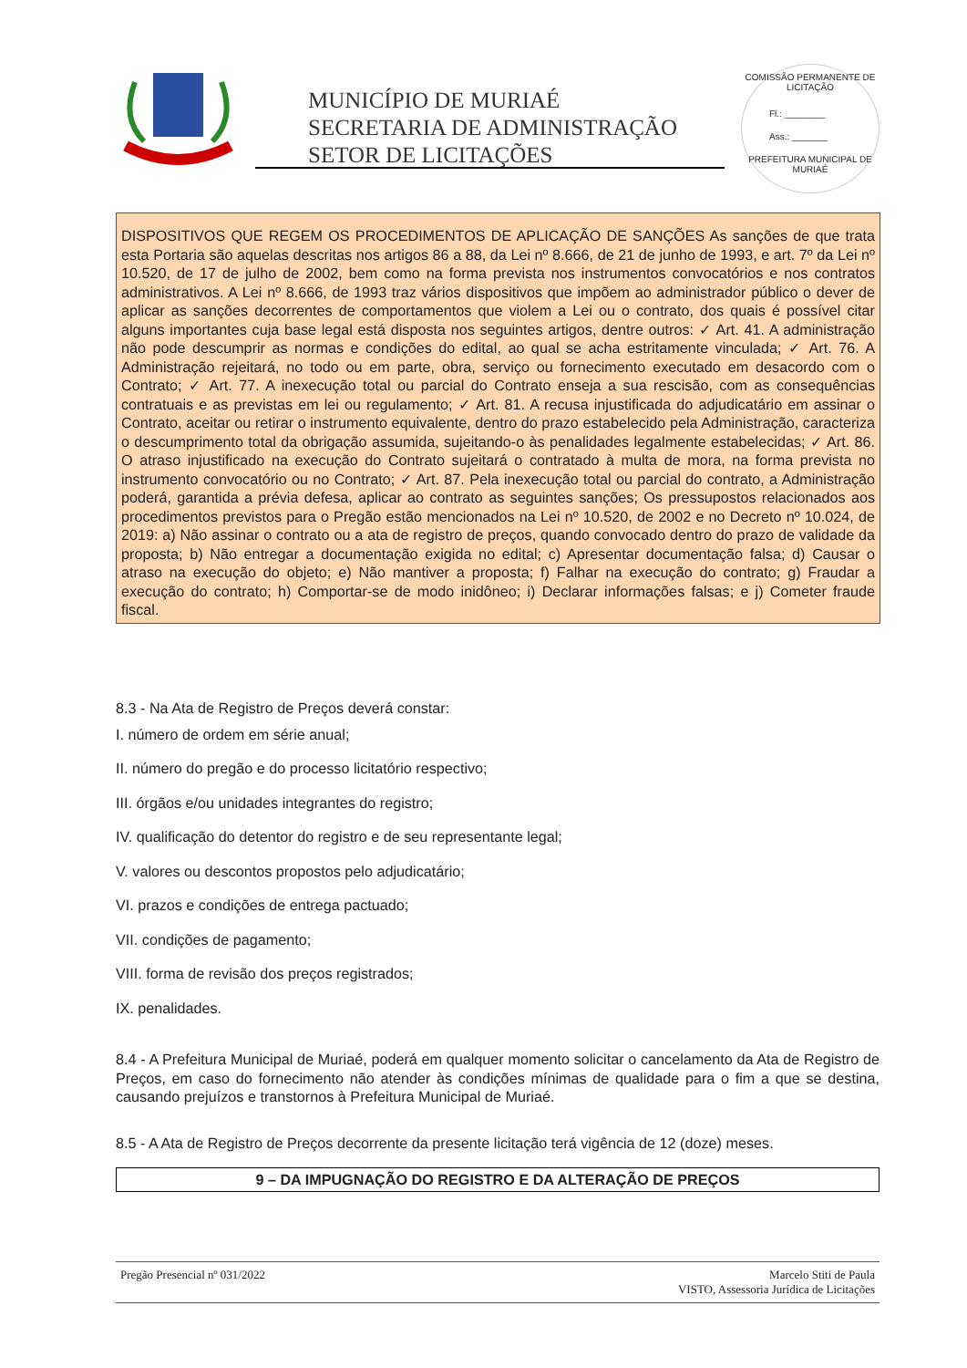MUNICÍPIO DE MURIAÉ
SECRETARIA DE ADMINISTRAÇÃO
SETOR DE LICITAÇÕES
COMISSÃO PERMANENTE DE LICITAÇÃO
Fl.: ________
Ass.: _______
PREFEITURA MUNICIPAL DE MURIAÉ
DISPOSITIVOS QUE REGEM OS PROCEDIMENTOS DE APLICAÇÃO DE SANÇÕES As sanções de que trata esta Portaria são aquelas descritas nos artigos 86 a 88, da Lei nº 8.666, de 21 de junho de 1993, e art. 7º da Lei nº 10.520, de 17 de julho de 2002, bem como na forma prevista nos instrumentos convocatórios e nos contratos administrativos. A Lei nº 8.666, de 1993 traz vários dispositivos que impõem ao administrador público o dever de aplicar as sanções decorrentes de comportamentos que violem a Lei ou o contrato, dos quais é possível citar alguns importantes cuja base legal está disposta nos seguintes artigos, dentre outros: ✓ Art. 41. A administração não pode descumprir as normas e condições do edital, ao qual se acha estritamente vinculada; ✓ Art. 76. A Administração rejeitará, no todo ou em parte, obra, serviço ou fornecimento executado em desacordo com o Contrato; ✓ Art. 77. A inexecução total ou parcial do Contrato enseja a sua rescisão, com as consequências contratuais e as previstas em lei ou regulamento; ✓ Art. 81. A recusa injustificada do adjudicatário em assinar o Contrato, aceitar ou retirar o instrumento equivalente, dentro do prazo estabelecido pela Administração, caracteriza o descumprimento total da obrigação assumida, sujeitando-o às penalidades legalmente estabelecidas; ✓ Art. 86. O atraso injustificado na execução do Contrato sujeitará o contratado à multa de mora, na forma prevista no instrumento convocatório ou no Contrato; ✓ Art. 87. Pela inexecução total ou parcial do contrato, a Administração poderá, garantida a prévia defesa, aplicar ao contrato as seguintes sanções; Os pressupostos relacionados aos procedimentos previstos para o Pregão estão mencionados na Lei nº 10.520, de 2002 e no Decreto nº 10.024, de 2019: a) Não assinar o contrato ou a ata de registro de preços, quando convocado dentro do prazo de validade da proposta; b) Não entregar a documentação exigida no edital; c) Apresentar documentação falsa; d) Causar o atraso na execução do objeto; e) Não mantiver a proposta; f) Falhar na execução do contrato; g) Fraudar a execução do contrato; h) Comportar-se de modo inidôneo; i) Declarar informações falsas; e j) Cometer fraude fiscal.
8.3 - Na Ata de Registro de Preços deverá constar:
I. número de ordem em série anual;
II. número do pregão e do processo licitatório respectivo;
III. órgãos e/ou unidades integrantes do registro;
IV. qualificação do detentor do registro e de seu representante legal;
V. valores ou descontos propostos pelo adjudicatário;
VI. prazos e condições de entrega pactuado;
VII. condições de pagamento;
VIII. forma de revisão dos preços registrados;
IX. penalidades.
8.4 - A Prefeitura Municipal de Muriaé, poderá em qualquer momento solicitar o cancelamento da Ata de Registro de Preços, em caso do fornecimento não atender às condições mínimas de qualidade para o fim a que se destina, causando prejuízos e transtornos à Prefeitura Municipal de Muriaé.
8.5 - A Ata de Registro de Preços decorrente da presente licitação terá vigência de 12 (doze) meses.
9 – DA IMPUGNAÇÃO DO REGISTRO E DA ALTERAÇÃO DE PREÇOS
Pregão Presencial nº 031/2022 Marcelo Stiti de Paula
VISTO, Assessoria Jurídica de Licitações